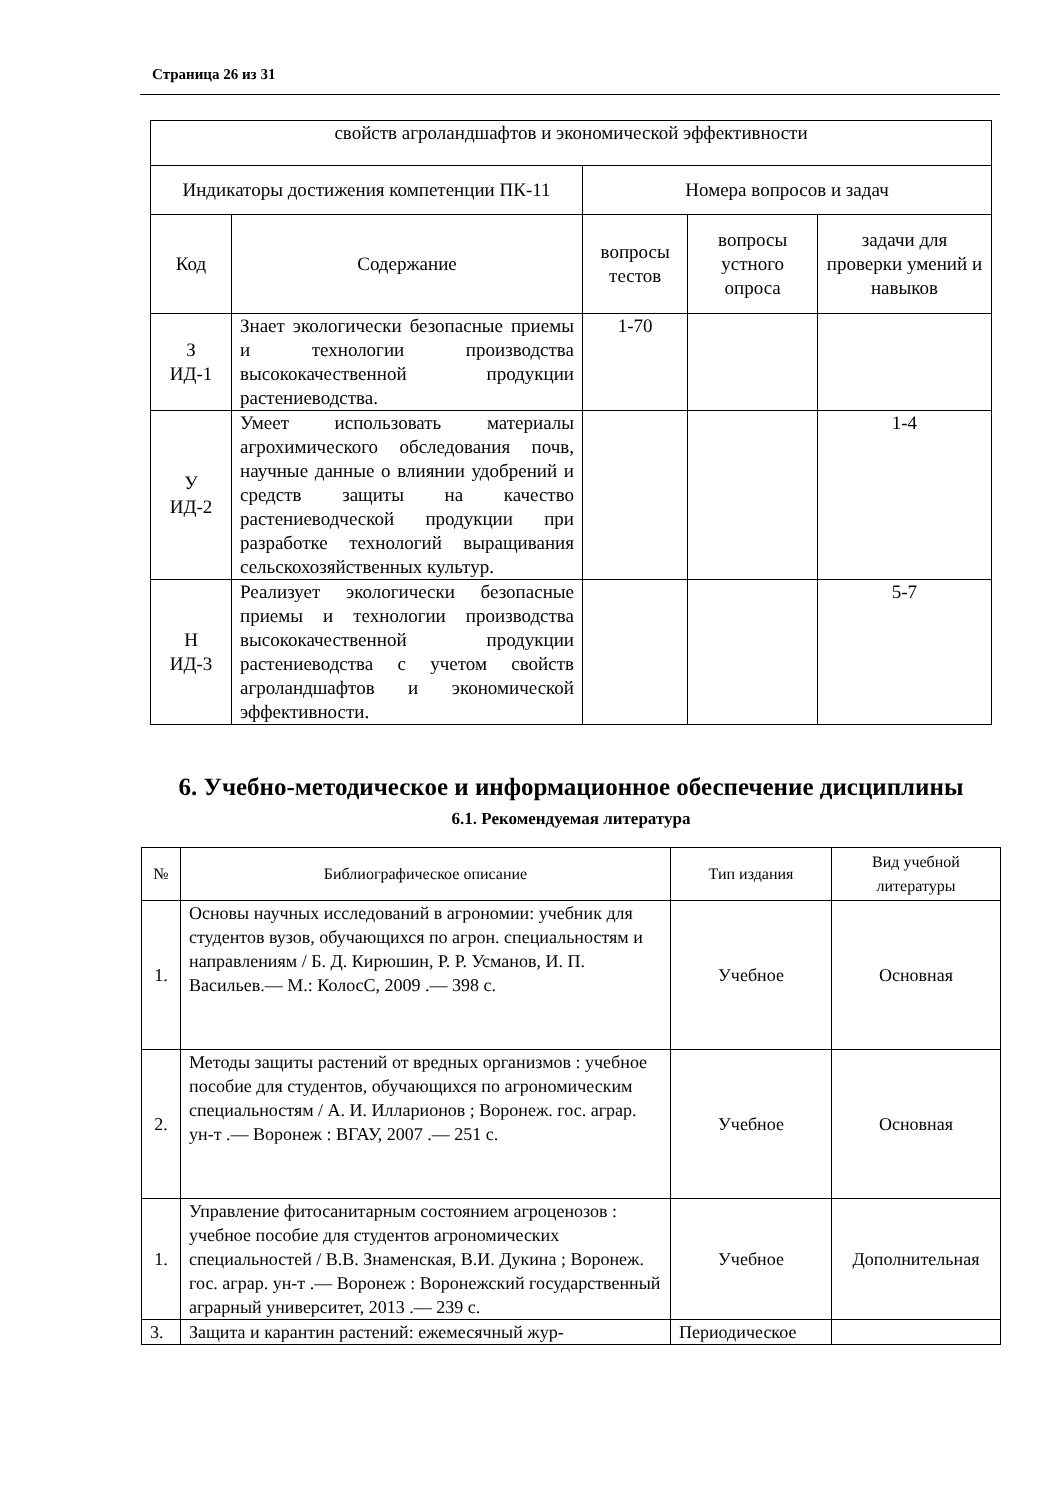Страница 26 из 31
| свойств агроландшафтов и экономической эффективности | | | | |
| Индикаторы достижения компетенции ПК-11 | | Номера вопросов и задач | | |
| Код | Содержание | вопросы тестов | вопросы устного опроса | задачи для проверки умений и навыков |
| З ИД-1 | Знает экологически безопасные приемы и технологии производства высококачественной продукции растениеводства. | 1-70 | | |
| У ИД-2 | Умеет использовать материалы агрохимического обследования почв, научные данные о влиянии удобрений и средств защиты на качество растениеводческой продукции при разработке технологий выращивания сельскохозяйственных культур. | | | 1-4 |
| Н ИД-3 | Реализует экологически безопасные приемы и технологии производства высококачественной продукции растениеводства с учетом свойств агроландшафтов и экономической эффективности. | | | 5-7 |
6. Учебно-методическое и информационное обеспечение дисциплины
6.1. Рекомендуемая литература
| № | Библиографическое описание | Тип издания | Вид учебной литературы |
| --- | --- | --- | --- |
| 1. | Основы научных исследований в агрономии: учебник для студентов вузов, обучающихся по агрон. специальностям и направлениям / Б. Д. Кирюшин, Р. Р. Усманов, И. П. Васильев.— М.: КолосС, 2009 .— 398 с. | Учебное | Основная |
| 2. | Методы защиты растений от вредных организмов : учебное пособие для студентов, обучающихся по агрономическим специальностям / А. И. Илларионов ; Воронеж. гос. аграр. ун-т .— Воронеж : ВГАУ, 2007 .— 251 с. | Учебное | Основная |
| 1. | Управление фитосанитарным состоянием агроценозов : учебное пособие для студентов агрономических специальностей / В.В. Знаменская, В.И. Дукина ; Воронеж. гос. аграр. ун-т .— Воронеж : Воронежский государственный аграрный университет, 2013 .— 239 с. | Учебное | Дополнительная |
| 3. | Защита и карантин растений: ежемесячный жур- | Периодическое | |